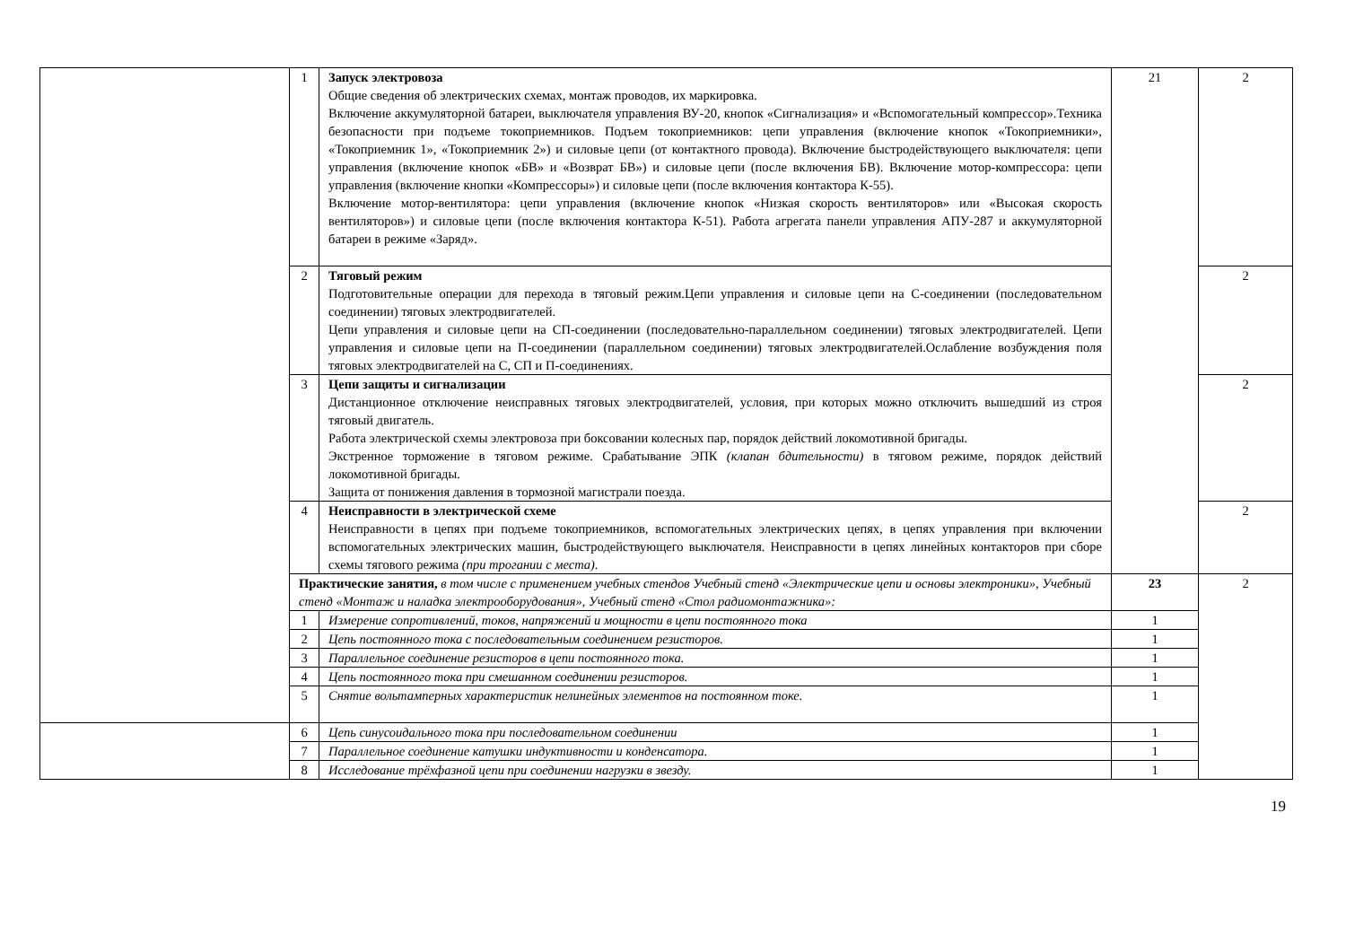| | 1 | Запуск электровоза Общие сведения об электрических схемах, монтаж проводов, их маркировка. Включение аккумуляторной батареи, выключателя управления ВУ-20, кнопок «Сигнализация» и «Вспомогательный компрессор».Техника безопасности при подъеме токоприемников. Подъем токоприемников: цепи управления (включение кнопок «Токоприемники», «Токоприемник 1», «Токоприемник 2») и силовые цепи (от контактного провода). Включение быстродействующего выключателя: цепи управления (включение кнопок «БВ» и «Возврат БВ») и силовые цепи (после включения БВ). Включение мотор-компрессора: цепи управления (включение кнопки «Компрессоры») и силовые цепи (после включения контактора К-55). Включение мотор-вентилятора: цепи управления (включение кнопок «Низкая скорость вентиляторов» или «Высокая скорость вентиляторов») и силовые цепи (после включения контактора К-51). Работа агрегата панели управления АПУ-287 и аккумуляторной батареи в режиме «Заряд». | 21 | 2 |
| | 2 | Тяговый режим Подготовительные операции для перехода в тяговый режим.Цепи управления и силовые цепи на С-соединении (последовательном соединении) тяговых электродвигателей. Цепи управления и силовые цепи на СП-соединении (последовательно-параллельном соединении) тяговых электродвигателей. Цепи управления и силовые цепи на П-соединении (параллельном соединении) тяговых электродвигателей.Ослабление возбуждения поля тяговых электродвигателей на С, СП и П-соединениях. | | 2 |
| | 3 | Цепи защиты и сигнализации Дистанционное отключение неисправных тяговых электродвигателей, условия, при которых можно отключить вышедший из строя тяговый двигатель. Работа электрической схемы электровоза при боксовании колесных пар, порядок действий локомотивной бригады. Экстренное торможение в тяговом режиме. Срабатывание ЭПК (клапан бдительности) в тяговом режиме, порядок действий локомотивной бригады. Защита от понижения давления в тормозной магистрали поезда. | | 2 |
| | 4 | Неисправности в электрической схеме Неисправности в цепях при подъеме токоприемников, вспомогательных электрических цепях, в цепях управления при включении вспомогательных электрических машин, быстродействующего выключателя. Неисправности в цепях линейных контакторов при сборе схемы тягового режима (при трогании с места). | | 2 |
| | Практические занятия, в том числе с применением учебных стендов Учебный стенд «Электрические цепи и основы электроники», Учебный стенд «Монтаж и наладка электрооборудования», Учебный стенд «Стол радиомонтажника»: | | 23 | 2 |
| | 1 | Измерение сопротивлений, токов, напряжений и мощности в цепи постоянного тока | 1 | |
| | 2 | Цепь постоянного тока с последовательным соединением резисторов. | 1 | |
| | 3 | Параллельное соединение резисторов в цепи постоянного тока. | 1 | |
| | 4 | Цепь постоянного тока при смешанном соединении резисторов. | 1 | |
| | 5 | Снятие вольтамперных характеристик нелинейных элементов на постоянном токе. | 1 | |
| | 6 | Цепь синусоидального тока при последовательном соединении | 1 | |
| | 7 | Параллельное соединение катушки индуктивности и конденсатора. | 1 | |
| | 8 | Исследование трёхфазной цепи при соединении нагрузки в звезду. | 1 | |
19